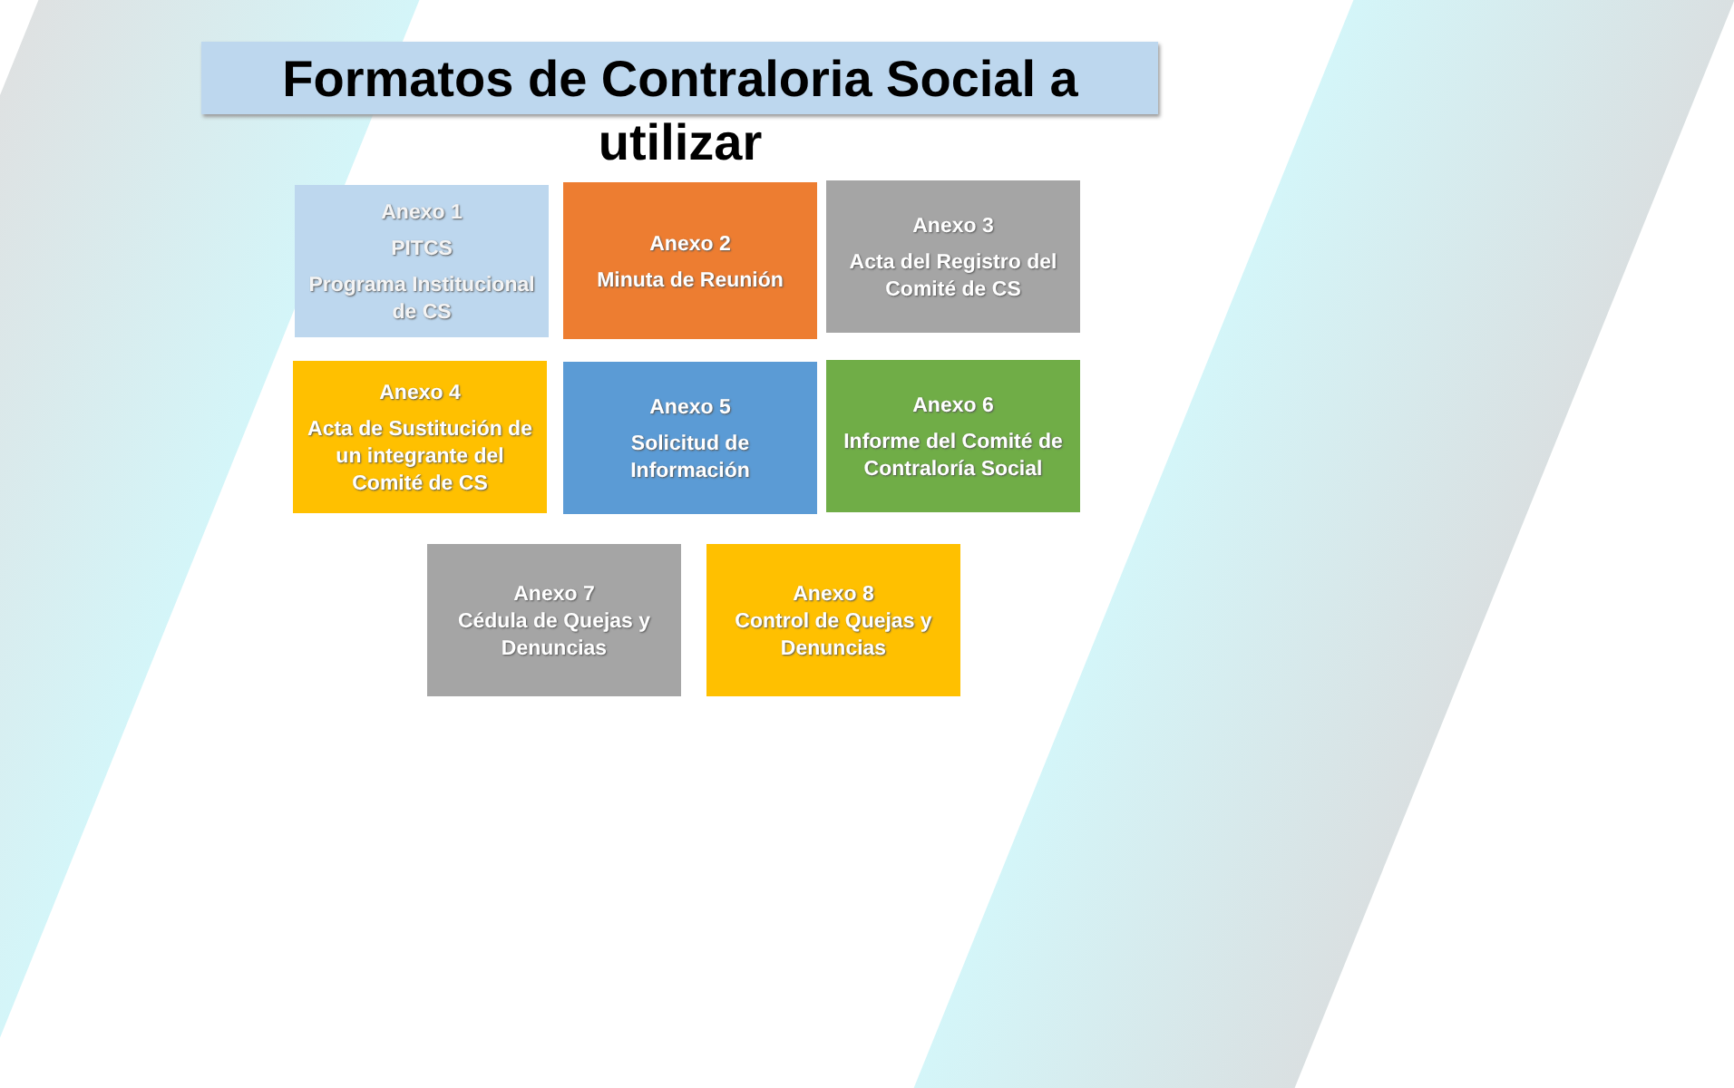Formatos de Contraloria Social a
utilizar
Anexo 1
PITCS
Programa Institucional de CS
Anexo 2
Minuta de Reunión
Anexo 3
Acta del Registro del Comité de CS
Anexo 4
Acta de Sustitución de un integrante del Comité de CS
Anexo 5
Solicitud de Información
Anexo 6
Informe del Comité de Contraloría Social
Anexo 7
Cédula de Quejas y Denuncias
Anexo 8
Control de Quejas y Denuncias